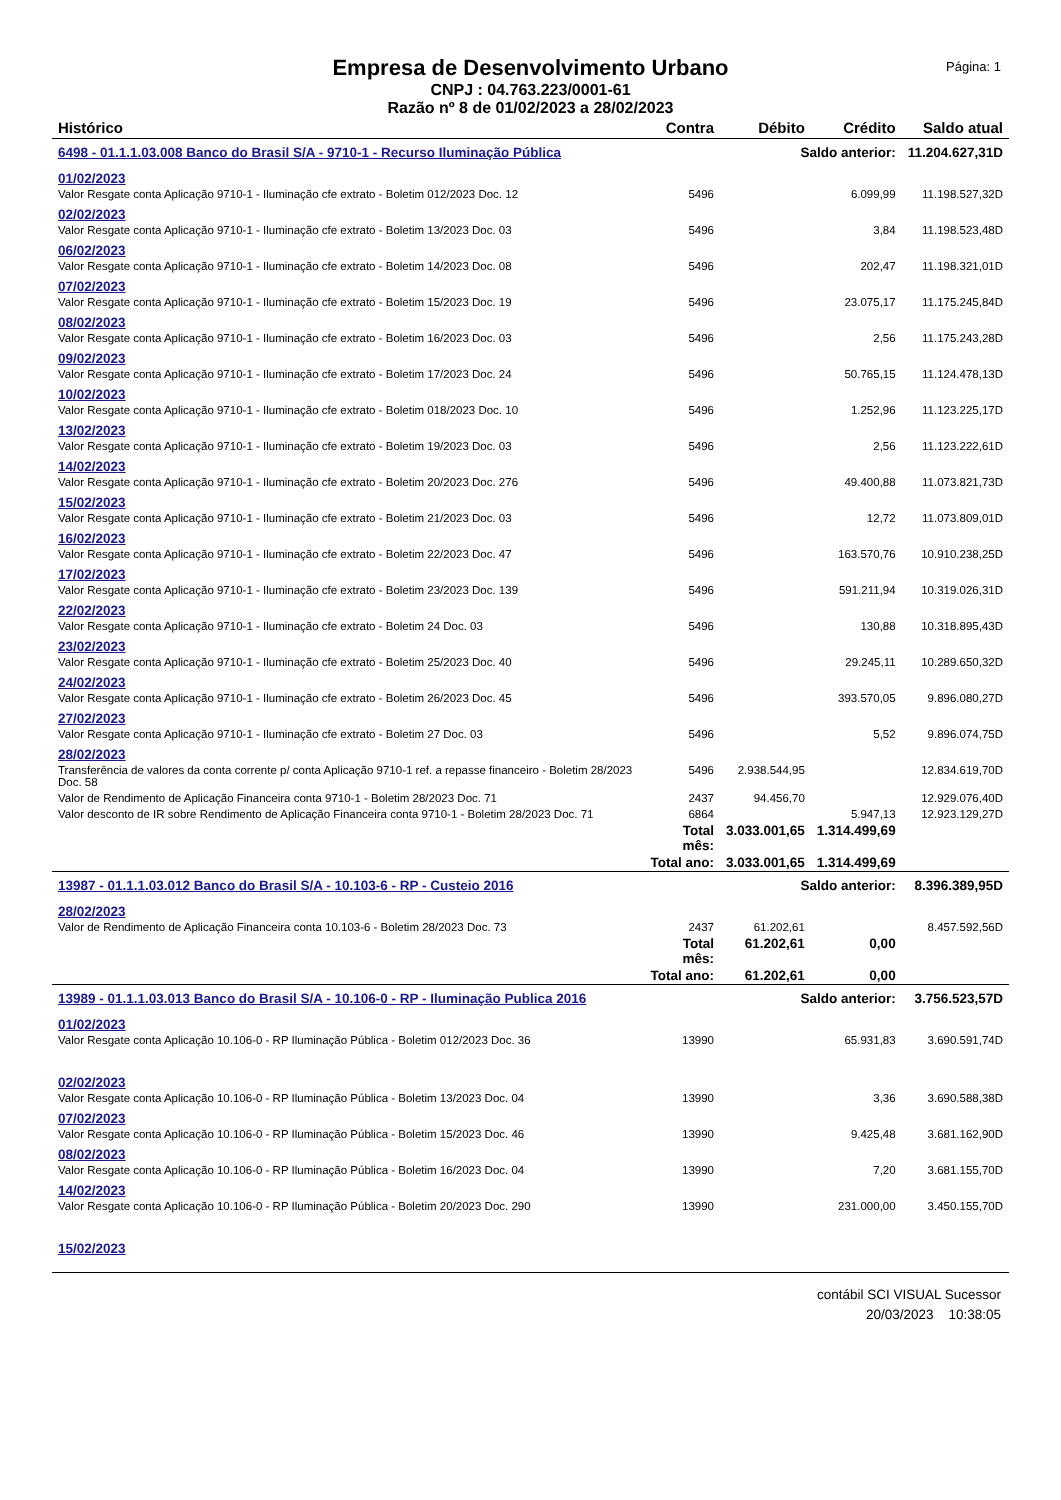Empresa de Desenvolvimento Urbano
CNPJ : 04.763.223/0001-61
Razão nº 8 de 01/02/2023 a 28/02/2023
Página: 1
| Histórico | Contra | Débito | Crédito | Saldo atual |
| --- | --- | --- | --- | --- |
| 6498 - 01.1.1.03.008 Banco do Brasil S/A - 9710-1 - Recurso Iluminação Pública | | Saldo anterior: | | 11.204.627,31D |
| 01/02/2023 | | | | |
| Valor Resgate conta Aplicação 9710-1 - Iluminação cfe extrato - Boletim 012/2023 Doc. 12 | 5496 | | 6.099,99 | 11.198.527,32D |
| 02/02/2023 | | | | |
| Valor Resgate conta Aplicação 9710-1 - Iluminação cfe extrato - Boletim 13/2023 Doc. 03 | 5496 | | 3,84 | 11.198.523,48D |
| 06/02/2023 | | | | |
| Valor Resgate conta Aplicação 9710-1 - Iluminação cfe extrato - Boletim 14/2023 Doc. 08 | 5496 | | 202,47 | 11.198.321,01D |
| 07/02/2023 | | | | |
| Valor Resgate conta Aplicação 9710-1 - Iluminação cfe extrato - Boletim 15/2023 Doc. 19 | 5496 | | 23.075,17 | 11.175.245,84D |
| 08/02/2023 | | | | |
| Valor Resgate conta Aplicação 9710-1 - Iluminação cfe extrato - Boletim 16/2023 Doc. 03 | 5496 | | 2,56 | 11.175.243,28D |
| 09/02/2023 | | | | |
| Valor Resgate conta Aplicação 9710-1 - Iluminação cfe extrato - Boletim 17/2023 Doc. 24 | 5496 | | 50.765,15 | 11.124.478,13D |
| 10/02/2023 | | | | |
| Valor Resgate conta Aplicação 9710-1 - Iluminação cfe extrato - Boletim 018/2023 Doc. 10 | 5496 | | 1.252,96 | 11.123.225,17D |
| 13/02/2023 | | | | |
| Valor Resgate conta Aplicação 9710-1 - Iluminação cfe extrato - Boletim 19/2023 Doc. 03 | 5496 | | 2,56 | 11.123.222,61D |
| 14/02/2023 | | | | |
| Valor Resgate conta Aplicação 9710-1 - Iluminação cfe extrato - Boletim 20/2023 Doc. 276 | 5496 | | 49.400,88 | 11.073.821,73D |
| 15/02/2023 | | | | |
| Valor Resgate conta Aplicação 9710-1 - Iluminação cfe extrato - Boletim 21/2023 Doc. 03 | 5496 | | 12,72 | 11.073.809,01D |
| 16/02/2023 | | | | |
| Valor Resgate conta Aplicação 9710-1 - Iluminação cfe extrato - Boletim 22/2023 Doc. 47 | 5496 | | 163.570,76 | 10.910.238,25D |
| 17/02/2023 | | | | |
| Valor Resgate conta Aplicação 9710-1 - Iluminação cfe extrato - Boletim 23/2023 Doc. 139 | 5496 | | 591.211,94 | 10.319.026,31D |
| 22/02/2023 | | | | |
| Valor Resgate conta Aplicação 9710-1 - Iluminação cfe extrato - Boletim 24 Doc. 03 | 5496 | | 130,88 | 10.318.895,43D |
| 23/02/2023 | | | | |
| Valor Resgate conta Aplicação 9710-1 - Iluminação cfe extrato - Boletim 25/2023 Doc. 40 | 5496 | | 29.245,11 | 10.289.650,32D |
| 24/02/2023 | | | | |
| Valor Resgate conta Aplicação 9710-1 - Iluminação cfe extrato - Boletim 26/2023 Doc. 45 | 5496 | | 393.570,05 | 9.896.080,27D |
| 27/02/2023 | | | | |
| Valor Resgate conta Aplicação 9710-1 - Iluminação cfe extrato - Boletim 27 Doc. 03 | 5496 | | 5,52 | 9.896.074,75D |
| 28/02/2023 | | | | |
| Transferência de valores da conta corrente p/ conta Aplicação 9710-1 ref. a repasse financeiro - Boletim 28/2023 Doc. 58 | 5496 | 2.938.544,95 | | 12.834.619,70D |
| Valor de Rendimento de Aplicação Financeira conta 9710-1 - Boletim 28/2023 Doc. 71 | 2437 | 94.456,70 | | 12.929.076,40D |
| Valor desconto de IR sobre Rendimento de Aplicação Financeira conta 9710-1 - Boletim 28/2023 Doc. 71 | 6864 | | 5.947,13 | 12.923.129,27D |
| | Total mês: | 3.033.001,65 | 1.314.499,69 | |
| | Total ano: | 3.033.001,65 | 1.314.499,69 | |
| 13987 - 01.1.1.03.012 Banco do Brasil S/A - 10.103-6 - RP - Custeio 2016 | | Saldo anterior: | | 8.396.389,95D |
| 28/02/2023 | | | | |
| Valor de Rendimento de Aplicação Financeira conta 10.103-6 - Boletim 28/2023 Doc. 73 | 2437 | 61.202,61 | | 8.457.592,56D |
| | Total mês: | 61.202,61 | 0,00 | |
| | Total ano: | 61.202,61 | 0,00 | |
| 13989 - 01.1.1.03.013 Banco do Brasil S/A - 10.106-0 - RP - Iluminação Publica 2016 | | Saldo anterior: | | 3.756.523,57D |
| 01/02/2023 | | | | |
| Valor Resgate conta Aplicação 10.106-0 - RP Iluminação Pública - Boletim 012/2023 Doc. 36 | 13990 | | 65.931,83 | 3.690.591,74D |
| 02/02/2023 | | | | |
| Valor Resgate conta Aplicação 10.106-0 - RP Iluminação Pública - Boletim 13/2023 Doc. 04 | 13990 | | 3,36 | 3.690.588,38D |
| 07/02/2023 | | | | |
| Valor Resgate conta Aplicação 10.106-0 - RP Iluminação Pública - Boletim 15/2023 Doc. 46 | 13990 | | 9.425,48 | 3.681.162,90D |
| 08/02/2023 | | | | |
| Valor Resgate conta Aplicação 10.106-0 - RP Iluminação Pública - Boletim 16/2023 Doc. 04 | 13990 | | 7,20 | 3.681.155,70D |
| 14/02/2023 | | | | |
| Valor Resgate conta Aplicação 10.106-0 - RP Iluminação Pública - Boletim 20/2023 Doc. 290 | 13990 | | 231.000,00 | 3.450.155,70D |
| 15/02/2023 | | | | |
contábil SCI VISUAL Sucessor
20/03/2023 10:38:05